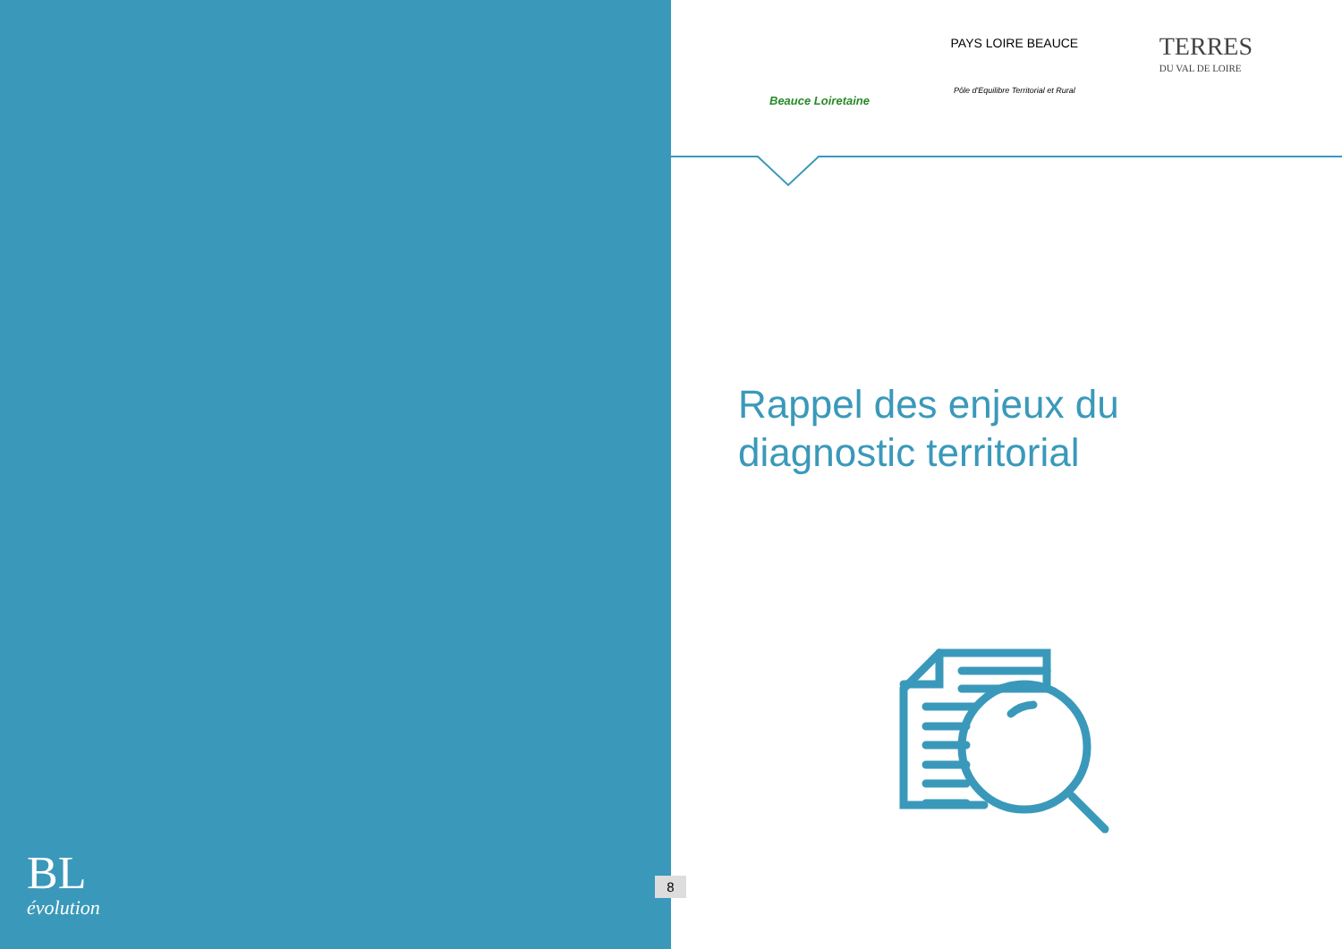Beauce Loiretaine
PAYS LOIRE BEAUCE
Pôle d'Equilibre Territorial et Rural
TERRES
DU VAL DE LOIRE
Rappel des enjeux du
diagnostic territorial
BL
évolution
8